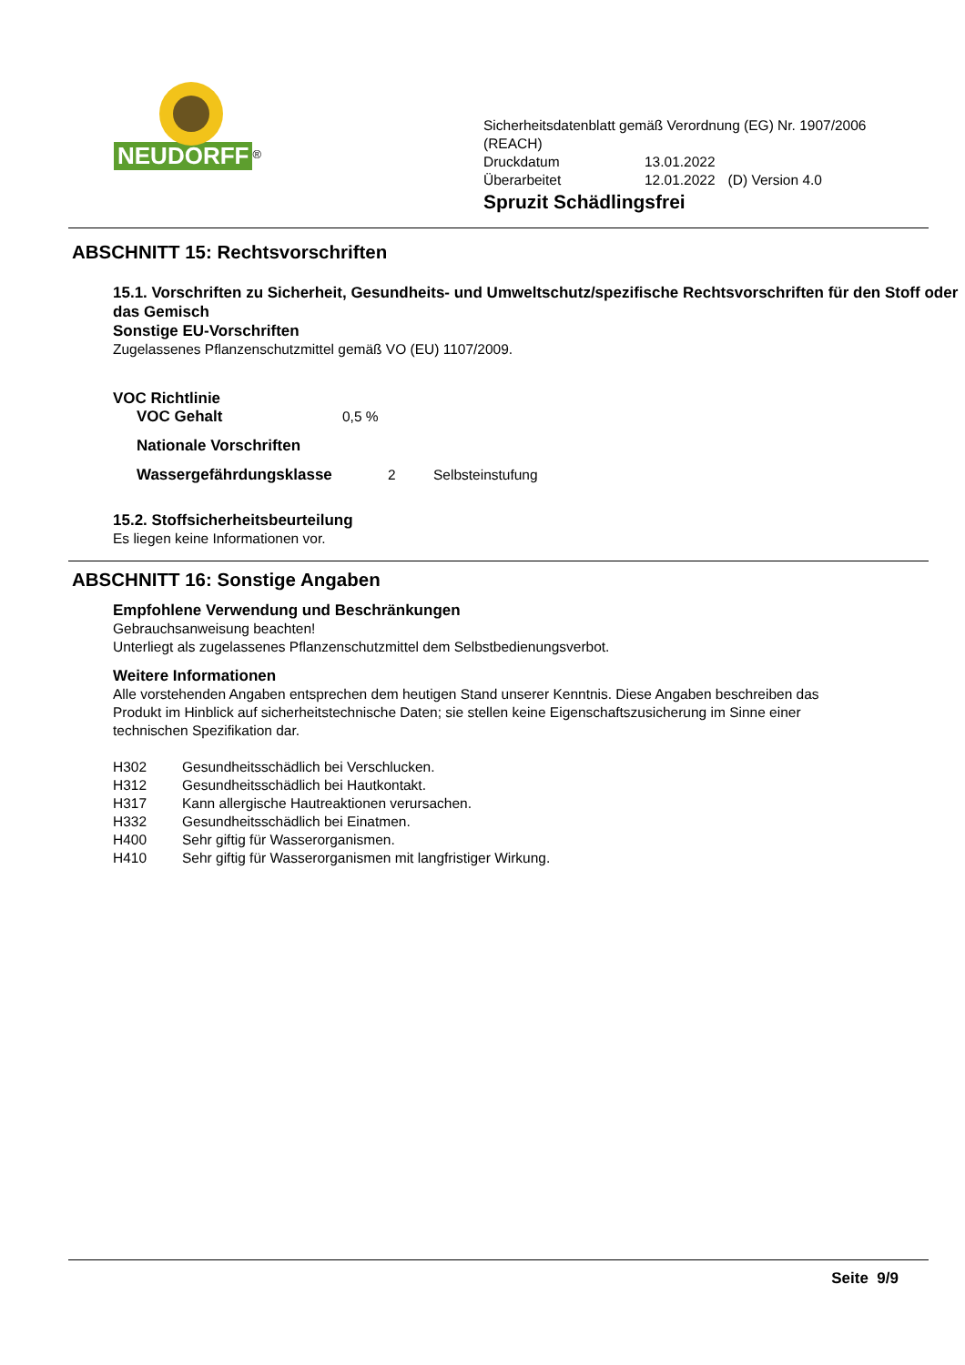NEUDORFF
<sup>®</sup>
Sicherheitsdatenblatt gemäß Verordnung (EG) Nr. 1907/2006
(REACH)
| Druckdatum | 13.01.2022 | |
| Überarbeitet | 12.01.2022 | (D) Version 4.0 |
Spruzit Schädlingsfrei
ABSCHNITT 15: Rechtsvorschriften
15.1. Vorschriften zu Sicherheit, Gesundheits- und Umweltschutz/spezifische Rechtsvorschriften für den Stoff oder das Gemisch
Sonstige EU-Vorschriften
Zugelassenes Pflanzenschutzmittel gemäß VO (EU) 1107/2009.
VOC Richtlinie
VOC Gehalt 0,5 %
Nationale Vorschriften
Wassergefährdungsklasse 2 Selbsteinstufung
15.2. Stoffsicherheitsbeurteilung
Es liegen keine Informationen vor.
ABSCHNITT 16: Sonstige Angaben
Empfohlene Verwendung und Beschränkungen
Gebrauchsanweisung beachten!
Unterliegt als zugelassenes Pflanzenschutzmittel dem Selbstbedienungsverbot.
Weitere Informationen
Alle vorstehenden Angaben entsprechen dem heutigen Stand unserer Kenntnis. Diese Angaben beschreiben das Produkt im Hinblick auf sicherheitstechnische Daten; sie stellen keine Eigenschaftszusicherung im Sinne einer technischen Spezifikation dar.
H302 Gesundheitsschädlich bei Verschlucken.
H312 Gesundheitsschädlich bei Hautkontakt.
H317 Kann allergische Hautreaktionen verursachen.
H332 Gesundheitsschädlich bei Einatmen.
H400 Sehr giftig für Wasserorganismen.
H410 Sehr giftig für Wasserorganismen mit langfristiger Wirkung.
Seite 9/9